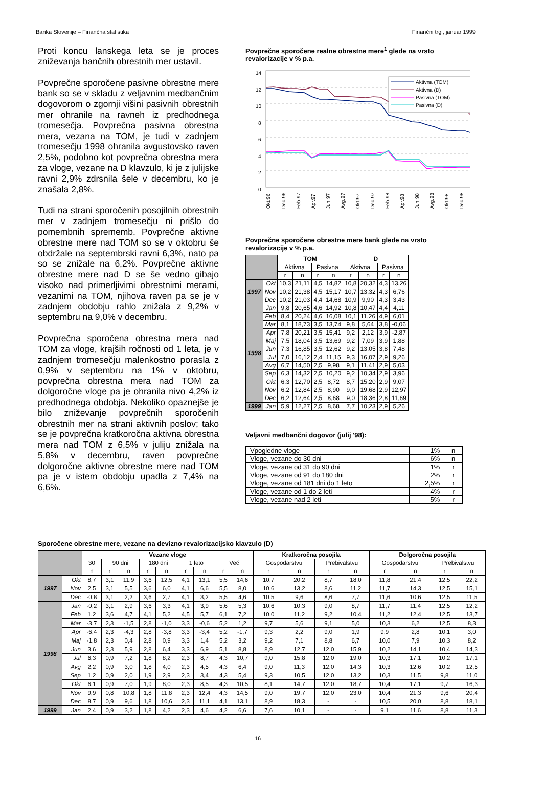Banka Slovenije – Finančna statistika Finančni trgi, januar 1999
Proti koncu lanskega leta se je proces zniževanja bančnih obrestnih mer ustavil.
Povprečne sporočene pasivne obrestne mere bank so se v skladu z veljavnim medbančnim dogovorom o zgornji višini pasivnih obrestnih mer ohranile na ravneh iz predhodnega tromesečja. Povprečna pasivna obrestna mera, vezana na TOM, je tudi v zadnjem tromesečju 1998 ohranila avgustovsko raven 2,5%, podobno kot povprečna obrestna mera za vloge, vezane na D klavzulo, ki je z julijske ravni 2,9% zdrsnila šele v decembru, ko je znašala 2,8%.
Tudi na strani sporočenih posojilnih obrestnih mer v zadnjem tromesečju ni prišlo do pomembnih sprememb. Povprečne aktivne obrestne mere nad TOM so se v oktobru še obdržale na septembrski ravni 6,3%, nato pa so se znižale na 6,2%. Povprečne aktivne obrestne mere nad D se še vedno gibajo visoko nad primerljivimi obrestnimi merami, vezanimi na TOM, njihova raven pa se je v zadnjem obdobju rahlo znižala z 9,2% v septembru na 9,0% v decembru.
Povprečna sporočena obrestna mera nad TOM za vloge, krajših ročnosti od 1 leta, je v zadnjem tromesečju malenkostno porasla z 0,9% v septembru na 1% v oktobru, povprečna obrestna mera nad TOM za dolgoročne vloge pa je ohranila nivo 4,2% iz predhodnega obdobja. Nekoliko opaznejše je bilo zniževanje povprečnih sporočenih obrestnih mer na strani aktivnih poslov; tako se je povprečna kratkoročna aktivna obrestna mera nad TOM z 6,5% v juliju znižala na 5,8% v decembru, raven povprečne dolgoročne aktivne obrestne mere nad TOM pa je v istem obdobju upadla z 7,4% na 6,6%.
Povprečne sporočene realne obrestne mere<sup>1</sup> glede na vrsto revalorizacije v % p.a.
14
12
10
8
6
4
2
0
Aktivna (TOM)
Aktivna (D)
Pasivna (TOM)
Pasivna (D)
Okt.96
Dec.96
Feb.97
Apr.97
Jun.97
Avg.97
Okt.97
Dec.97
Feb.98
Apr.98
Jun.98
Avg.98
Okt.98
Dec.98
Povprečne sporočene obrestne mere bank glede na vrsto revalorizacije v % p.a.
| | | TOM | | | | D | | | |
| --- | --- | --- | --- | --- | --- | --- | --- | --- | --- |
| | | Aktivna | | Pasivna | | Aktivna | | Pasivna | |
| | | r | n | r | n | r | n | r | n |
| 1997 | Okt | 10,3 | 21,11 | 4,5 | 14,82 | 10,8 | 20,32 | 4,3 | 13,26 |
| | Nov | 10,2 | 21,38 | 4,5 | 15,17 | 10,7 | 13,32 | 4,3 | 6,76 |
| | Dec | 10,2 | 21,03 | 4,4 | 14,68 | 10,9 | 9,90 | 4,3 | 3,43 |
| 1998 | Jan | 9,8 | 20,65 | 4,6 | 14,92 | 10,8 | 10,47 | 4,4 | 4,11 |
| | Feb | 8,4 | 20,24 | 4,6 | 16,08 | 10,1 | 11,26 | 4,9 | 6,01 |
| | Mar | 8,1 | 18,73 | 3,5 | 13,74 | 9,8 | 5,64 | 3,8 | -0,06 |
| | Apr | 7,8 | 20,21 | 3,5 | 15,41 | 9,2 | 2,12 | 3,9 | -2,87 |
| | Maj | 7,5 | 18,04 | 3,5 | 13,69 | 9,2 | 7,09 | 3,9 | 1,88 |
| | Jun | 7,3 | 16,85 | 3,5 | 12,62 | 9,2 | 13,05 | 3,8 | 7,48 |
| | Jul | 7,0 | 16,12 | 2,4 | 11,15 | 9,3 | 16,07 | 2,9 | 9,26 |
| | Avg | 6,7 | 14,50 | 2,5 | 9,98 | 9,1 | 11,41 | 2,9 | 5,03 |
| | Sep | 6,3 | 14,32 | 2,5 | 10,20 | 9,2 | 10,34 | 2,9 | 3,96 |
| | Okt | 6,3 | 12,70 | 2,5 | 8,72 | 8,7 | 15,20 | 2,9 | 9,07 |
| | Nov | 6,2 | 12,84 | 2,5 | 8,90 | 9,0 | 19,68 | 2,9 | 12,97 |
| | Dec | 6,2 | 12,64 | 2,5 | 8,68 | 9,0 | 18,36 | 2,8 | 11,69 |
| 1999 | Jan | 5,9 | 12,27 | 2,5 | 8,68 | 7,7 | 10,23 | 2,9 | 5,26 |
Veljavni medbančni dogovor (julij '98):
| Vpogledne vloge | 1% | n |
| Vloge, vezane do 30 dni | 6% | n |
| Vloge, vezane od 31 do 90 dni | 1% | r |
| Vloge, vezane od 91 do 180 dni | 2% | r |
| Vloge, vezane od 181 dni do 1 leto | 2,5% | r |
| Vloge, vezane od 1 do 2 leti | 4% | r |
| Vloge, vezane nad 2 leti | 5% | r |
Sporočene obrestne mere, vezane na devizno revalorizacijsko klavzulo (D)
| | | Vezane vloge | | | | | | | | | Kratkoročna posojila | | | | Dolgoročna posojila | | | |
| --- | --- | --- | --- | --- | --- | --- | --- | --- | --- | --- | --- | --- | --- | --- | --- | --- | --- | --- |
| | | 30 | 90 dni | | 180 dni | | 1 leto | | Več | | Gospodarstvu | | Prebivalstvu | | Gospodarstvu | | Prebivalstvu | |
| | | n | r | n | r | n | r | n | r | n | r | n | r | n | r | n | r | n |
| 1997 | Okt | 8,7 | 3,1 | 11,9 | 3,6 | 12,5 | 4,1 | 13,1 | 5,5 | 14,6 | 10,7 | 20,2 | 8,7 | 18,0 | 11,8 | 21,4 | 12,5 | 22,2 |
| | Nov | 2,5 | 3,1 | 5,5 | 3,6 | 6,0 | 4,1 | 6,6 | 5,5 | 8,0 | 10,6 | 13,2 | 8,6 | 11,2 | 11,7 | 14,3 | 12,5 | 15,1 |
| | Dec | -0,8 | 3,1 | 2,2 | 3,6 | 2,7 | 4,1 | 3,2 | 5,5 | 4,6 | 10,5 | 9,6 | 8,6 | 7,7 | 11,6 | 10,6 | 12,5 | 11,5 |
| 1998 | Jan | -0,2 | 3,1 | 2,9 | 3,6 | 3,3 | 4,1 | 3,9 | 5,6 | 5,3 | 10,6 | 10,3 | 9,0 | 8,7 | 11,7 | 11,4 | 12,5 | 12,2 |
| | Feb | 1,2 | 3,6 | 4,7 | 4,1 | 5,2 | 4,5 | 5,7 | 6,1 | 7,2 | 10,0 | 11,2 | 9,2 | 10,4 | 11,2 | 12,4 | 12,5 | 13,7 |
| | Mar | -3,7 | 2,3 | -1,5 | 2,8 | -1,0 | 3,3 | -0,6 | 5,2 | 1,2 | 9,7 | 5,6 | 9,1 | 5,0 | 10,3 | 6,2 | 12,5 | 8,3 |
| | Apr | -6,4 | 2,3 | -4,3 | 2,8 | -3,8 | 3,3 | -3,4 | 5,2 | -1,7 | 9,3 | 2,2 | 9,0 | 1,9 | 9,9 | 2,8 | 10,1 | 3,0 |
| | Maj | -1,8 | 2,3 | 0,4 | 2,8 | 0,9 | 3,3 | 1,4 | 5,2 | 3,2 | 9,2 | 7,1 | 8,8 | 6,7 | 10,0 | 7,9 | 10,3 | 8,2 |
| | Jun | 3,6 | 2,3 | 5,9 | 2,8 | 6,4 | 3,3 | 6,9 | 5,1 | 8,8 | 8,9 | 12,7 | 12,0 | 15,9 | 10,2 | 14,1 | 10,4 | 14,3 |
| | Jul | 6,3 | 0,9 | 7,2 | 1,8 | 8,2 | 2,3 | 8,7 | 4,3 | 10,7 | 9,0 | 15,8 | 12,0 | 19,0 | 10,3 | 17,1 | 10,2 | 17,1 |
| | Avg | 2,2 | 0,9 | 3,0 | 1,8 | 4,0 | 2,3 | 4,5 | 4,3 | 6,4 | 9,0 | 11,3 | 12,0 | 14,3 | 10,3 | 12,6 | 10,2 | 12,5 |
| | Sep | 1,2 | 0,9 | 2,0 | 1,9 | 2,9 | 2,3 | 3,4 | 4,3 | 5,4 | 9,3 | 10,5 | 12,0 | 13,2 | 10,3 | 11,5 | 9,8 | 11,0 |
| | Okt | 6,1 | 0,9 | 7,0 | 1,9 | 8,0 | 2,3 | 8,5 | 4,3 | 10,5 | 8,1 | 14,7 | 12,0 | 18,7 | 10,4 | 17,1 | 9,7 | 16,3 |
| | Nov | 9,9 | 0,8 | 10,8 | 1,8 | 11,8 | 2,3 | 12,4 | 4,3 | 14,5 | 9,0 | 19,7 | 12,0 | 23,0 | 10,4 | 21,3 | 9,6 | 20,4 |
| | Dec | 8,7 | 0,9 | 9,6 | 1,8 | 10,6 | 2,3 | 11,1 | 4,1 | 13,1 | 8,9 | 18,3 | - | - | 10,5 | 20,0 | 8,8 | 18,1 |
| 1999 | Jan | 2,4 | 0,9 | 3,2 | 1,8 | 4,2 | 2,3 | 4,6 | 4,2 | 6,6 | 7,6 | 10,1 | - | - | 9,1 | 11,6 | 8,8 | 11,3 |
16